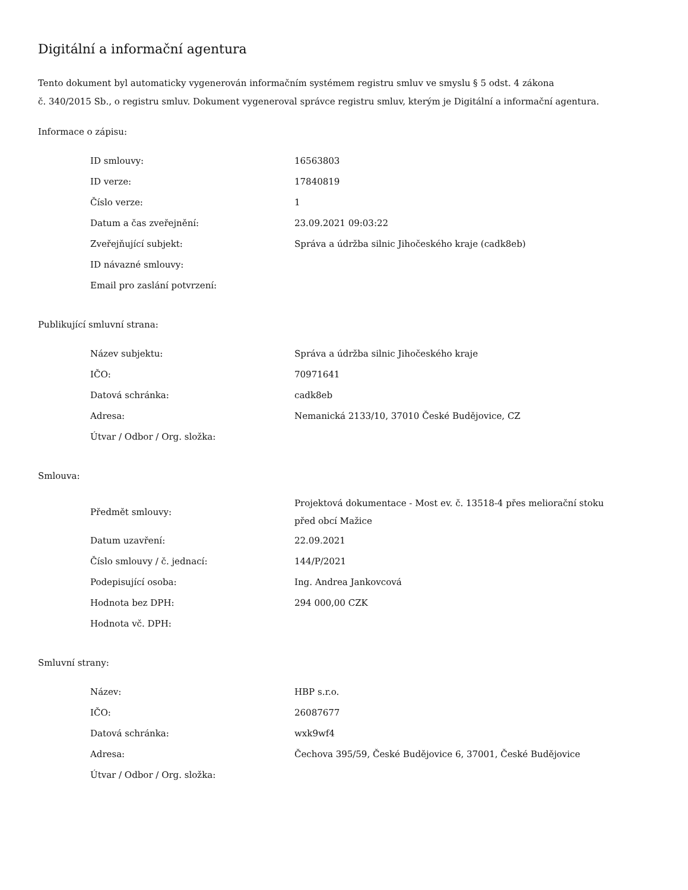Digitální a informační agentura
Tento dokument byl automaticky vygenerován informačním systémem registru smluv ve smyslu § 5 odst. 4 zákona
č. 340/2015 Sb., o registru smluv. Dokument vygeneroval správce registru smluv, kterým je Digitální a informační agentura.
Informace o zápisu:
| ID smlouvy: | 16563803 |
| ID verze: | 17840819 |
| Číslo verze: | 1 |
| Datum a čas zveřejnění: | 23.09.2021 09:03:22 |
| Zveřejňující subjekt: | Správa a údržba silnic Jihočeského kraje (cadk8eb) |
| ID návazné smlouvy: | |
| Email pro zaslání potvrzení: | |
Publikující smluvní strana:
| Název subjektu: | Správa a údržba silnic Jihočeského kraje |
| IČO: | 70971641 |
| Datová schránka: | cadk8eb |
| Adresa: | Nemanická 2133/10, 37010 České Budějovice, CZ |
| Útvar / Odbor / Org. složka: | |
Smlouva:
| Předmět smlouvy: | Projektová dokumentace - Most ev. č. 13518-4 přes meliorační stoku před obcí Mažice |
| Datum uzavření: | 22.09.2021 |
| Číslo smlouvy / č. jednací: | 144/P/2021 |
| Podepisující osoba: | Ing. Andrea Jankovcová |
| Hodnota bez DPH: | 294 000,00 CZK |
| Hodnota vč. DPH: | |
Smluvní strany:
| Název: | HBP s.r.o. |
| IČO: | 26087677 |
| Datová schránka: | wxk9wf4 |
| Adresa: | Čechova 395/59, České Budějovice 6, 37001, České Budějovice |
| Útvar / Odbor / Org. složka: | |